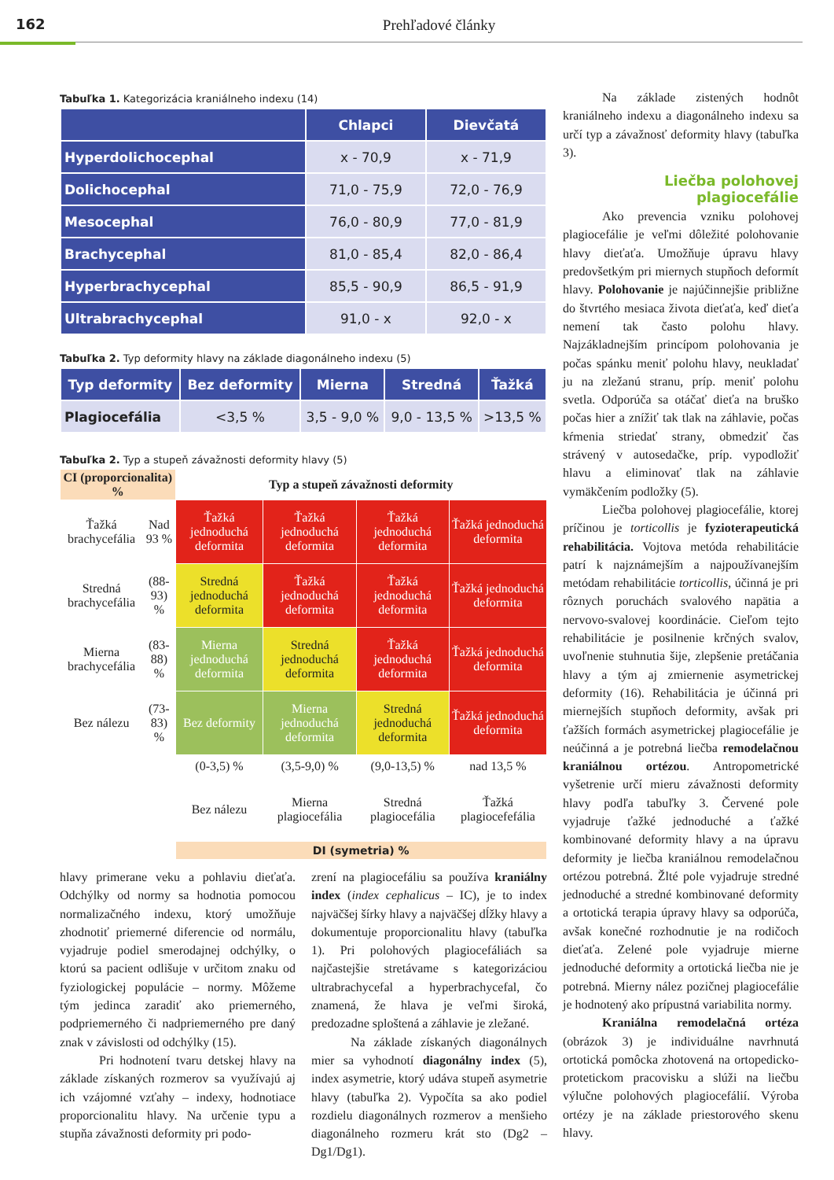162
Prehľadové články
Tabuľka 1. Kategorizácia kraniálneho indexu (14)
| | Chlapci | Dievčatá |
| --- | --- | --- |
| Hyperdolichocephal | x - 70,9 | x - 71,9 |
| Dolichocephal | 71,0 - 75,9 | 72,0 - 76,9 |
| Mesocephal | 76,0 - 80,9 | 77,0 - 81,9 |
| Brachycephal | 81,0 - 85,4 | 82,0 - 86,4 |
| Hyperbrachycephal | 85,5 - 90,9 | 86,5 - 91,9 |
| Ultrabrachycephal | 91,0 - x | 92,0 - x |
Tabuľka 2. Typ deformity hlavy na základe diagonálneho indexu (5)
| Typ deformity | Bez deformity | Mierna | Stredná | Ťažká |
| --- | --- | --- | --- | --- |
| Plagiocefália | <3,5 % | 3,5 - 9,0 % | 9,0 - 13,5 % | >13,5 % |
Tabuľka 2. Typ a stupeň závažnosti deformity hlavy (5)
| CI (proporcionalita) % | | Typ a stupeň závažnosti deformity | | | |
| Ťažká brachycefália | Nad 93 % | Ťažká jednoduchá deformita | Ťažká jednoduchá deformita | Ťažká jednoduchá deformita | Ťažká jednoduchá deformita |
| Stredná brachycefália | (88-93) % | Stredná jednoduchá deformita | Ťažká jednoduchá deformita | Ťažká jednoduchá deformita | Ťažká jednoduchá deformita |
| Mierna brachycefália | (83-88) % | Mierna jednoduchá deformita | Stredná jednoduchá deformita | Ťažká jednoduchá deformita | Ťažká jednoduchá deformita |
| Bez nálezu | (73-83) % | Bez deformity | Mierna jednoduchá deformita | Stredná jednoduchá deformita | Ťažká jednoduchá deformita |
| | | (0-3,5) % | (3,5-9,0) % | (9,0-13,5) % | nad 13,5 % |
| | | Bez nálezu | Mierna plagiocefália | Stredná plagiocefália | Ťažká plagiocefefália |
| | | DI (symetria) % | | | |
hlavy primerane veku a pohlaviu dieťaťa. Odchýlky od normy sa hodnotia pomocou normalizačného indexu, ktorý umožňuje zhodnotiť priemerné diferencie od normálu, vyjadruje podiel smerodajnej odchýlky, o ktorú sa pacient odlišuje v určitom znaku od fyziologickej populácie – normy. Môžeme tým jedinca zaradiť ako priemerného, podpriemerného či nadpriemerného pre daný znak v závislosti od odchýlky (15).
Pri hodnotení tvaru detskej hlavy na základe získaných rozmerov sa využívajú aj ich vzájomné vzťahy – indexy, hodnotiace proporcionalitu hlavy. Na určenie typu a stupňa závažnosti deformity pri podo-
zrení na plagiocefáliu sa používa kraniálny index (index cephalicus – IC), je to index najväčšej šírky hlavy a najväčšej dĺžky hlavy a dokumentuje proporcionalitu hlavy (tabuľka 1). Pri polohových plagiocefáliách sa najčastejšie stretávame s kategorizáciou ultrabrachycefal a hyperbrachycefal, čo znamená, že hlava je veľmi široká, predozadne sploštená a záhlavie je zležané.
Na základe získaných diagonálnych mier sa vyhodnotí diagonálny index (5), index asymetrie, ktorý udáva stupeň asymetrie hlavy (tabuľka 2). Vypočíta sa ako podiel rozdielu diagonálnych rozmerov a menšieho diagonálneho rozmeru krát sto (Dg2 – Dg1/Dg1).
Na základe zistených hodnôt kraniálneho indexu a diagonálneho indexu sa určí typ a závažnosť deformity hlavy (tabuľka 3).
Liečba polohovej plagiocefálie
Ako prevencia vzniku polohovej plagiocefálie je veľmi dôležité polohovanie hlavy dieťaťa. Umožňuje úpravu hlavy predovšetkým pri miernych stupňoch deformít hlavy. Polohovanie je najúčinnejšie približne do štvrtého mesiaca života dieťaťa, keď dieťa nemení tak často polohu hlavy. Najzákladnejším princípom polohovania je počas spánku meniť polohu hlavy, neukladať ju na zležanú stranu, príp. meniť polohu svetla. Odporúča sa otáčať dieťa na bruško počas hier a znížiť tak tlak na záhlavie, počas kŕmenia striedať strany, obmedziť čas strávený v autosedačke, príp. vypodložiť hlavu a eliminovať tlak na záhlavie vymäkčením podložky (5).
Liečba polohovej plagiocefálie, ktorej príčinou je torticollis je fyzioterapeutická rehabilitácia. Vojtova metóda rehabilitácie patrí k najznámejším a najpoužívanejším metódam rehabilitácie torticollis, účinná je pri rôznych poruchách svalového napätia a nervovo-svalovej koordinácie. Cieľom tejto rehabilitácie je posilnenie krčných svalov, uvoľnenie stuhnutia šije, zlepšenie pretáčania hlavy a tým aj zmiernenie asymetrickej deformity (16). Rehabilitácia je účinná pri miernejších stupňoch deformity, avšak pri ťažších formách asymetrickej plagiocefálie je neúčinná a je potrebná liečba remodelačnou kraniálnou ortézou. Antropometrické vyšetrenie určí mieru závažnosti deformity hlavy podľa tabuľky 3. Červené pole vyjadruje ťažké jednoduché a ťažké kombinované deformity hlavy a na úpravu deformity je liečba kraniálnou remodelačnou ortézou potrebná. Žlté pole vyjadruje stredné jednoduché a stredné kombinované deformity a ortotická terapia úpravy hlavy sa odporúča, avšak konečné rozhodnutie je na rodičoch dieťaťa. Zelené pole vyjadruje mierne jednoduché deformity a ortotická liečba nie je potrebná. Mierny nález pozičnej plagiocefálie je hodnotený ako prípustná variabilita normy.
Kraniálna remodelačná ortéza (obrázok 3) je individuálne navrhnutá ortotická pomôcka zhotovená na ortopedicko-protetickom pracovisku a slúži na liečbu výlučne polohových plagiocefálií. Výroba ortézy je na základe priestorového skenu hlavy.